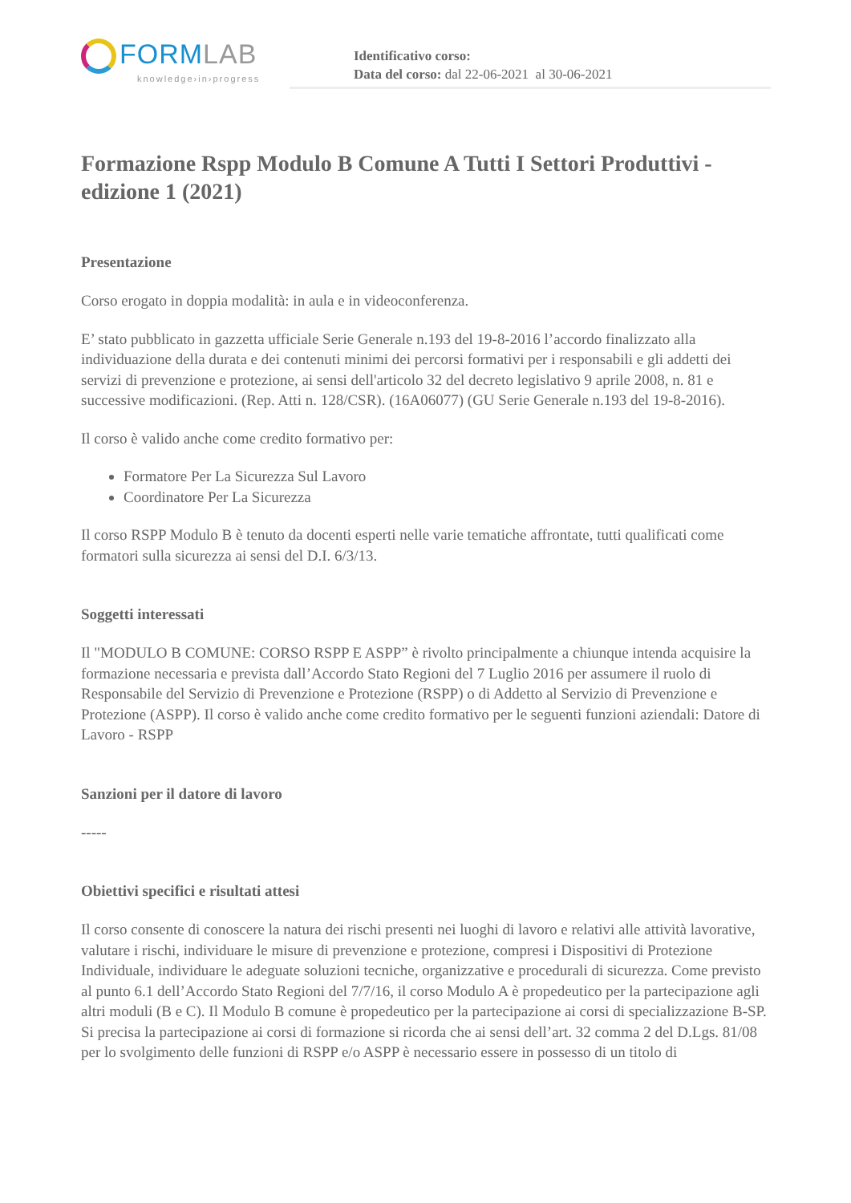FORMLAB
knowledge›in›progress
Identificativo corso:
Data del corso: dal 22-06-2021 al 30-06-2021
Formazione Rspp Modulo B Comune A Tutti I Settori Produttivi - edizione 1 (2021)
Presentazione
Corso erogato in doppia modalità: in aula e in videoconferenza.
E’ stato pubblicato in gazzetta ufficiale Serie Generale n.193 del 19-8-2016 l’accordo finalizzato alla individuazione della durata e dei contenuti minimi dei percorsi formativi per i responsabili e gli addetti dei servizi di prevenzione e protezione, ai sensi dell'articolo 32 del decreto legislativo 9 aprile 2008, n. 81 e successive modificazioni. (Rep. Atti n. 128/CSR). (16A06077) (GU Serie Generale n.193 del 19-8-2016).
Il corso è valido anche come credito formativo per:
Formatore Per La Sicurezza Sul Lavoro
Coordinatore Per La Sicurezza
Il corso RSPP Modulo B è tenuto da docenti esperti nelle varie tematiche affrontate, tutti qualificati come formatori sulla sicurezza ai sensi del D.I. 6/3/13.
Soggetti interessati
Il "MODULO B COMUNE: CORSO RSPP E ASPP” è rivolto principalmente a chiunque intenda acquisire la formazione necessaria e prevista dall’Accordo Stato Regioni del 7 Luglio 2016 per assumere il ruolo di Responsabile del Servizio di Prevenzione e Protezione (RSPP) o di Addetto al Servizio di Prevenzione e Protezione (ASPP). Il corso è valido anche come credito formativo per le seguenti funzioni aziendali: Datore di Lavoro - RSPP
Sanzioni per il datore di lavoro
-----
Obiettivi specifici e risultati attesi
Il corso consente di conoscere la natura dei rischi presenti nei luoghi di lavoro e relativi alle attività lavorative, valutare i rischi, individuare le misure di prevenzione e protezione, compresi i Dispositivi di Protezione Individuale, individuare le adeguate soluzioni tecniche, organizzative e procedurali di sicurezza. Come previsto al punto 6.1 dell’Accordo Stato Regioni del 7/7/16, il corso Modulo A è propedeutico per la partecipazione agli altri moduli (B e C). Il Modulo B comune è propedeutico per la partecipazione ai corsi di specializzazione B-SP. Si precisa la partecipazione ai corsi di formazione si ricorda che ai sensi dell’art. 32 comma 2 del D.Lgs. 81/08 per lo svolgimento delle funzioni di RSPP e/o ASPP è necessario essere in possesso di un titolo di